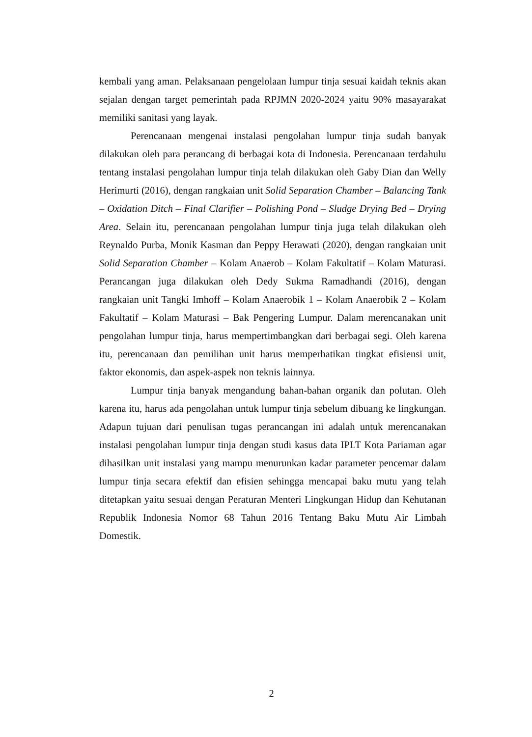kembali yang aman. Pelaksanaan pengelolaan lumpur tinja sesuai kaidah teknis akan sejalan dengan target pemerintah pada RPJMN 2020-2024 yaitu 90% masayarakat memiliki sanitasi yang layak.
Perencanaan mengenai instalasi pengolahan lumpur tinja sudah banyak dilakukan oleh para perancang di berbagai kota di Indonesia. Perencanaan terdahulu tentang instalasi pengolahan lumpur tinja telah dilakukan oleh Gaby Dian dan Welly Herimurti (2016), dengan rangkaian unit Solid Separation Chamber – Balancing Tank – Oxidation Ditch – Final Clarifier – Polishing Pond – Sludge Drying Bed – Drying Area. Selain itu, perencanaan pengolahan lumpur tinja juga telah dilakukan oleh Reynaldo Purba, Monik Kasman dan Peppy Herawati (2020), dengan rangkaian unit Solid Separation Chamber – Kolam Anaerob – Kolam Fakultatif – Kolam Maturasi. Perancangan juga dilakukan oleh Dedy Sukma Ramadhandi (2016), dengan rangkaian unit Tangki Imhoff – Kolam Anaerobik 1 – Kolam Anaerobik 2 – Kolam Fakultatif – Kolam Maturasi – Bak Pengering Lumpur. Dalam merencanakan unit pengolahan lumpur tinja, harus mempertimbangkan dari berbagai segi. Oleh karena itu, perencanaan dan pemilihan unit harus memperhatikan tingkat efisiensi unit, faktor ekonomis, dan aspek-aspek non teknis lainnya.
Lumpur tinja banyak mengandung bahan-bahan organik dan polutan. Oleh karena itu, harus ada pengolahan untuk lumpur tinja sebelum dibuang ke lingkungan. Adapun tujuan dari penulisan tugas perancangan ini adalah untuk merencanakan instalasi pengolahan lumpur tinja dengan studi kasus data IPLT Kota Pariaman agar dihasilkan unit instalasi yang mampu menurunkan kadar parameter pencemar dalam lumpur tinja secara efektif dan efisien sehingga mencapai baku mutu yang telah ditetapkan yaitu sesuai dengan Peraturan Menteri Lingkungan Hidup dan Kehutanan Republik Indonesia Nomor 68 Tahun 2016 Tentang Baku Mutu Air Limbah Domestik.
2